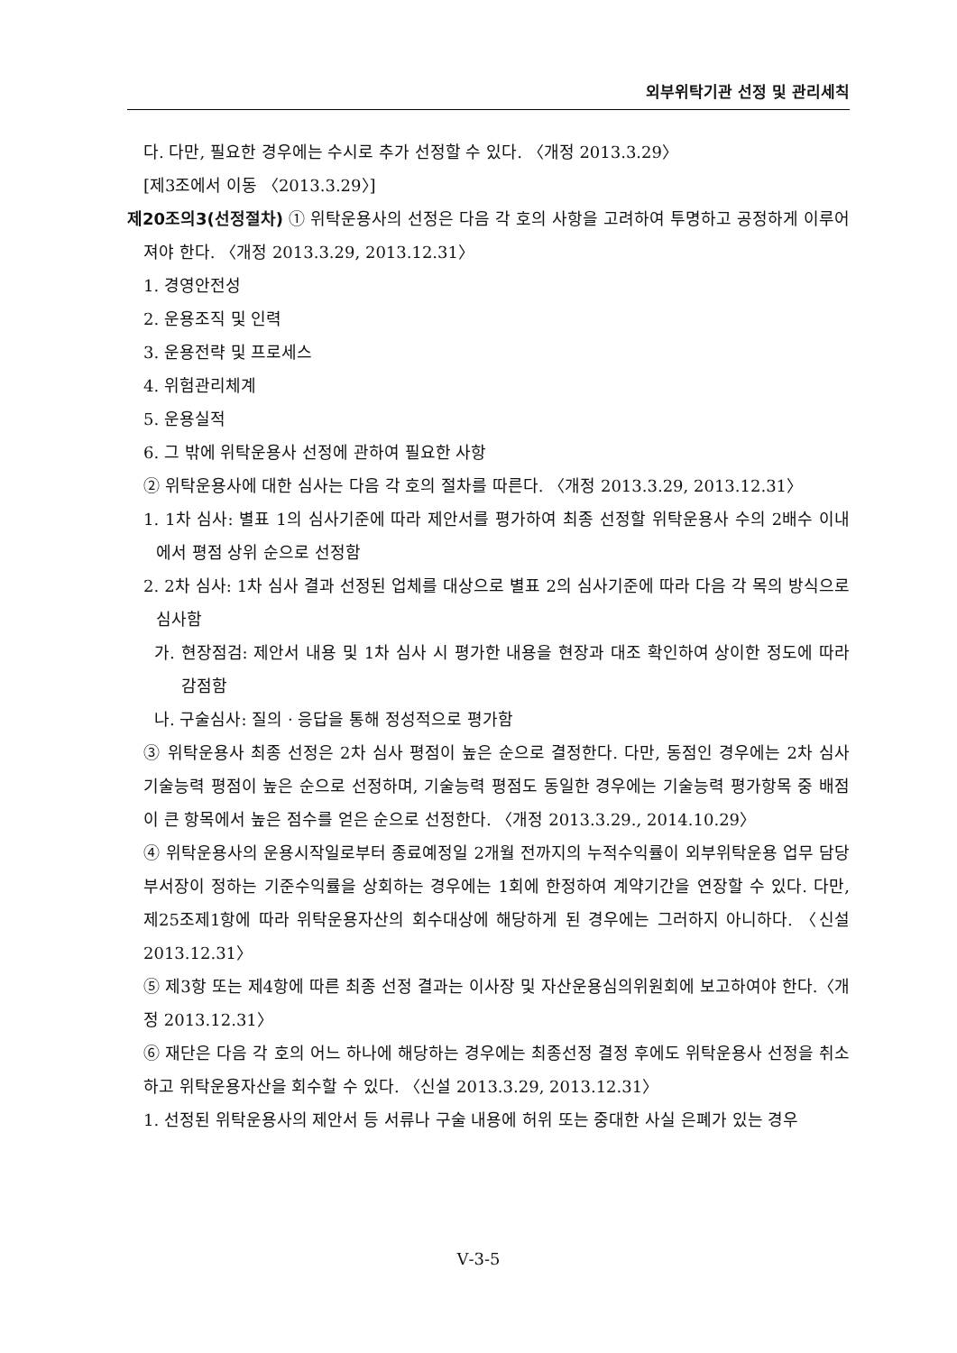외부위탁기관 선정 및 관리세칙
다. 다만, 필요한 경우에는 수시로 추가 선정할 수 있다. 〈개정 2013.3.29〉
[제3조에서 이동 〈2013.3.29〉]
제20조의3(선정절차) ① 위탁운용사의 선정은 다음 각 호의 사항을 고려하여 투명하고 공정하게 이루어져야 한다. 〈개정 2013.3.29, 2013.12.31〉
1. 경영안전성
2. 운용조직 및 인력
3. 운용전략 및 프로세스
4. 위험관리체계
5. 운용실적
6. 그 밖에 위탁운용사 선정에 관하여 필요한 사항
② 위탁운용사에 대한 심사는 다음 각 호의 절차를 따른다. 〈개정 2013.3.29, 2013.12.31〉
1. 1차 심사: 별표 1의 심사기준에 따라 제안서를 평가하여 최종 선정할 위탁운용사 수의 2배수 이내에서 평점 상위 순으로 선정함
2. 2차 심사: 1차 심사 결과 선정된 업체를 대상으로 별표 2의 심사기준에 따라 다음 각 목의 방식으로 심사함
가. 현장점검: 제안서 내용 및 1차 심사 시 평가한 내용을 현장과 대조 확인하여 상이한 정도에 따라 감점함
나. 구술심사: 질의 · 응답을 통해 정성적으로 평가함
③ 위탁운용사 최종 선정은 2차 심사 평점이 높은 순으로 결정한다. 다만, 동점인 경우에는 2차 심사 기술능력 평점이 높은 순으로 선정하며, 기술능력 평점도 동일한 경우에는 기술능력 평가항목 중 배점이 큰 항목에서 높은 점수를 얻은 순으로 선정한다. 〈개정 2013.3.29., 2014.10.29〉
④ 위탁운용사의 운용시작일로부터 종료예정일 2개월 전까지의 누적수익률이 외부위탁운용 업무 담당 부서장이 정하는 기준수익률을 상회하는 경우에는 1회에 한정하여 계약기간을 연장할 수 있다. 다만, 제25조제1항에 따라 위탁운용자산의 회수대상에 해당하게 된 경우에는 그러하지 아니하다. 〈신설 2013.12.31〉
⑤ 제3항 또는 제4항에 따른 최종 선정 결과는 이사장 및 자산운용심의위원회에 보고하여야 한다.〈개정 2013.12.31〉
⑥ 재단은 다음 각 호의 어느 하나에 해당하는 경우에는 최종선정 결정 후에도 위탁운용사 선정을 취소하고 위탁운용자산을 회수할 수 있다. 〈신설 2013.3.29, 2013.12.31〉
1. 선정된 위탁운용사의 제안서 등 서류나 구술 내용에 허위 또는 중대한 사실 은폐가 있는 경우
Ⅴ-3-5